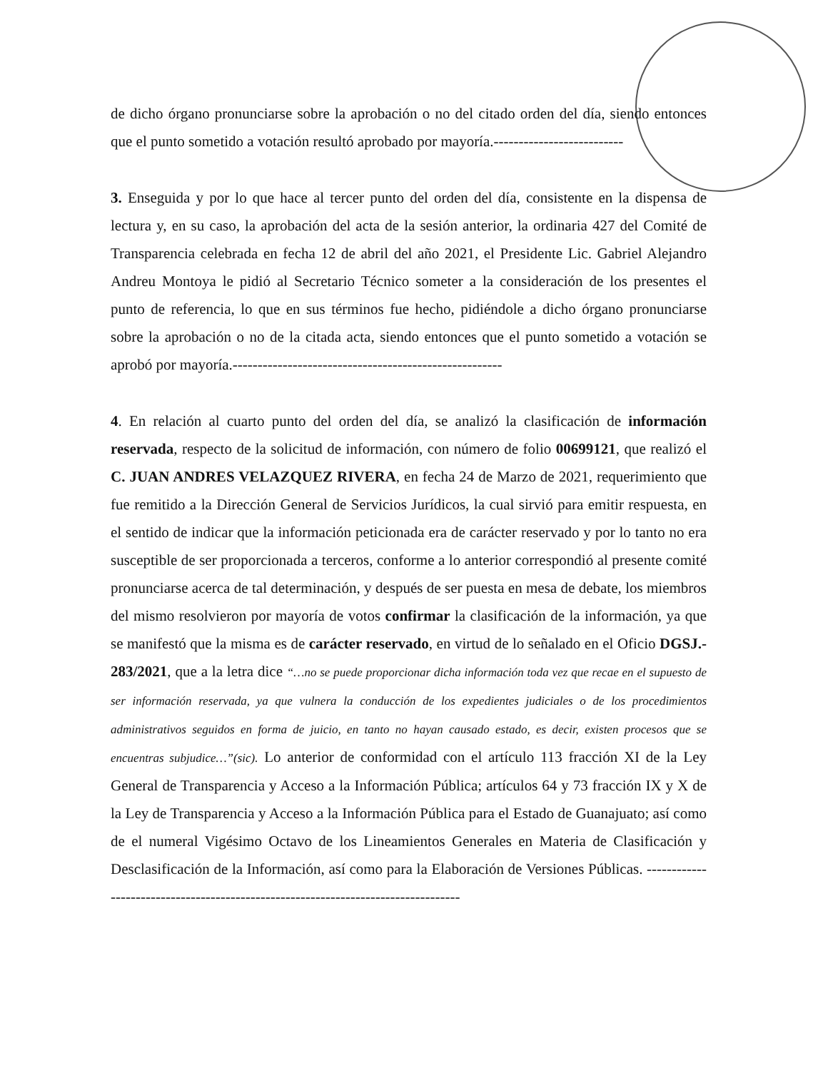de dicho órgano pronunciarse sobre la aprobación o no del citado orden del día, siendo entonces que el punto sometido a votación resultó aprobado por mayoría.--------------------------
3. Enseguida y por lo que hace al tercer punto del orden del día, consistente en la dispensa de lectura y, en su caso, la aprobación del acta de la sesión anterior, la ordinaria 427 del Comité de Transparencia celebrada en fecha 12 de abril del año 2021, el Presidente Lic. Gabriel Alejandro Andreu Montoya le pidió al Secretario Técnico someter a la consideración de los presentes el punto de referencia, lo que en sus términos fue hecho, pidiéndole a dicho órgano pronunciarse sobre la aprobación o no de la citada acta, siendo entonces que el punto sometido a votación se aprobó por mayoría.------------------------------------------------------
4. En relación al cuarto punto del orden del día, se analizó la clasificación de información reservada, respecto de la solicitud de información, con número de folio 00699121, que realizó el C. JUAN ANDRES VELAZQUEZ RIVERA, en fecha 24 de Marzo de 2021, requerimiento que fue remitido a la Dirección General de Servicios Jurídicos, la cual sirvió para emitir respuesta, en el sentido de indicar que la información peticionada era de carácter reservado y por lo tanto no era susceptible de ser proporcionada a terceros, conforme a lo anterior correspondió al presente comité pronunciarse acerca de tal determinación, y después de ser puesta en mesa de debate, los miembros del mismo resolvieron por mayoría de votos confirmar la clasificación de la información, ya que se manifestó que la misma es de carácter reservado, en virtud de lo señalado en el Oficio DGSJ.- 283/2021, que a la letra dice “…no se puede proporcionar dicha información toda vez que recae en el supuesto de ser información reservada, ya que vulnera la conducción de los expedientes judiciales o de los procedimientos administrativos seguidos en forma de juicio, en tanto no hayan causado estado, es decir, existen procesos que se encuentras subjudice…”(sic). Lo anterior de conformidad con el artículo 113 fracción XI de la Ley General de Transparencia y Acceso a la Información Pública; artículos 64 y 73 fracción IX y X de la Ley de Transparencia y Acceso a la Información Pública para el Estado de Guanajuato; así como de el numeral Vigésimo Octavo de los Lineamientos Generales en Materia de Clasificación y Desclasificación de la Información, así como para la Elaboración de Versiones Públicas. ----------------------------------------------------------------------------------